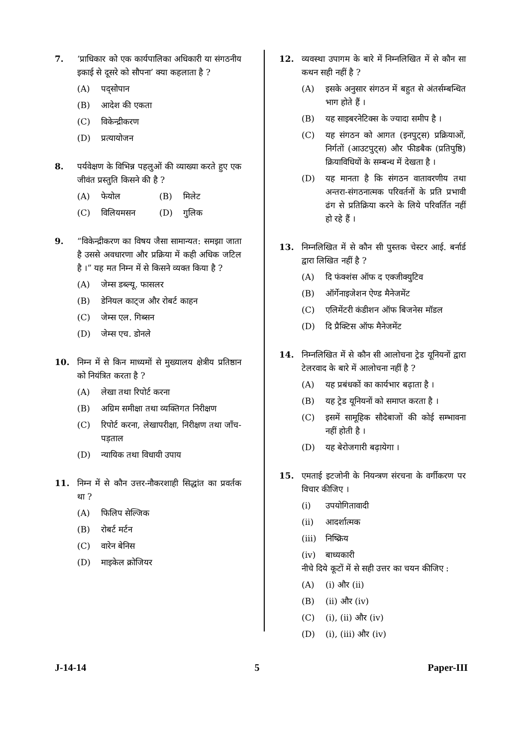7. ‘प्राधिकार को एक कार्यपालिका अधिकारी या संगठनीय इकाई से दूसरे को सौपना’ क्या कहलाता है ?
(A) पद्सोपान
(B) आदेश की एकता
(C) विकेन्द्रीकरण
(D) प्रत्यायोजन
8. पर्यवेक्षण के विभिन्न पहलुओं की व्याख्या करते हुए एक जीवंत प्रस्तुति किसने की है ?
(A) फेयोल (B) मिलेट
(C) विलियमसन (D) गुलिक
9. “विकेन्द्रीकरण का विषय जैसा सामान्यत: समझा जाता है उससे अवधारणा और प्रक्रिया में कही अधिक जटिल है ।” यह मत निम्न में से किसने व्यक्त किया है ?
(A) जेम्स डब्ल्यू. फासलर
(B) डेनियल काट्ज और रोबर्ट काहन
(C) जेम्स एल. गिब्सन
(D) जेम्स एच. डोनले
10. निम्न में से किन माध्यमों से मुख्यालय क्षेत्रीय प्रतिष्ठान को नियंत्रित करता है ?
(A) लेखा तथा रिपोर्ट करना
(B) अग्रिम समीक्षा तथा व्यक्तिगत निरीक्षण
(C) रिपोर्ट करना, लेखापरीक्षा, निरीक्षण तथा जाँच-पड़ताल
(D) न्यायिक तथा विधायी उपाय
11. निम्न में से कौन उत्तर-नौकरशाही सिद्धांत का प्रवर्तक था ?
(A) फिलिप सेल्जिक
(B) रोबर्ट मर्टन
(C) वारेन बेनिस
(D) माइकेल क्रोजियर
12. व्यवस्था उपागम के बारे में निम्नलिखित में से कौन सा कथन सही नहीं है ?
(A) इसके अनुसार संगठन में बहुत से अंतर्सम्बन्धित भाग होते हैं ।
(B) यह साइबरनेटिक्स के ज्यादा समीप है ।
(C) यह संगठन को आगत (इनपुट्स) प्रक्रियाओं, निर्गतों (आउटपुट्स) और फीडबैक (प्रतिपुष्ठि) क्रियाविधियों के सम्बन्ध में देखता है ।
(D) यह मानता है कि संगठन वातावरणीय तथा अन्तरा-संगठनात्मक परिवर्तनों के प्रति प्रभावी ढंग से प्रतिक्रिया करने के लिये परिवर्तित नहीं हो रहे हैं ।
13. निम्नलिखित में से कौन सी पुस्तक चेस्टर आई. बर्नार्ड द्वारा लिखित नहीं है ?
(A) दि फंक्शंस ऑफ द एक्जीक्युटिव
(B) ऑर्गेनाइजेशन ऐण्ड मैनेजमेंट
(C) एलिमेंटरी कंडीशन ऑफ बिजनेस मॉडल
(D) दि प्रैक्टिस ऑफ मैनेजमेंट
14. निम्नलिखित में से कौन सी आलोचना ट्रेड यूनियनों द्वारा टेलरवाद के बारे में आलोचना नहीं है ?
(A) यह प्रबंधकों का कार्यभार बढ़ाता है ।
(B) यह ट्रेड यूनियनों को समाप्त करता है ।
(C) इसमें सामूहिक सौदेबाजों की कोई सम्भावना नहीं होती है ।
(D) यह बेरोजगारी बढ़ायेगा ।
15. एमताई इटजोनी के नियन्त्रण संरचना के वर्गीकरण पर विचार कीजिए ।
(i) उपयोगितावादी
(ii) आदर्शात्मक
(iii) निष्क्रिय
(iv) बाध्यकारी
नीचे दिये कूटों में से सही उत्तर का चयन कीजिए :
(A) (i) और (ii)
(B) (ii) और (iv)
(C) (i), (ii) और (iv)
(D) (i), (iii) और (iv)
J-14-14 5 Paper-III